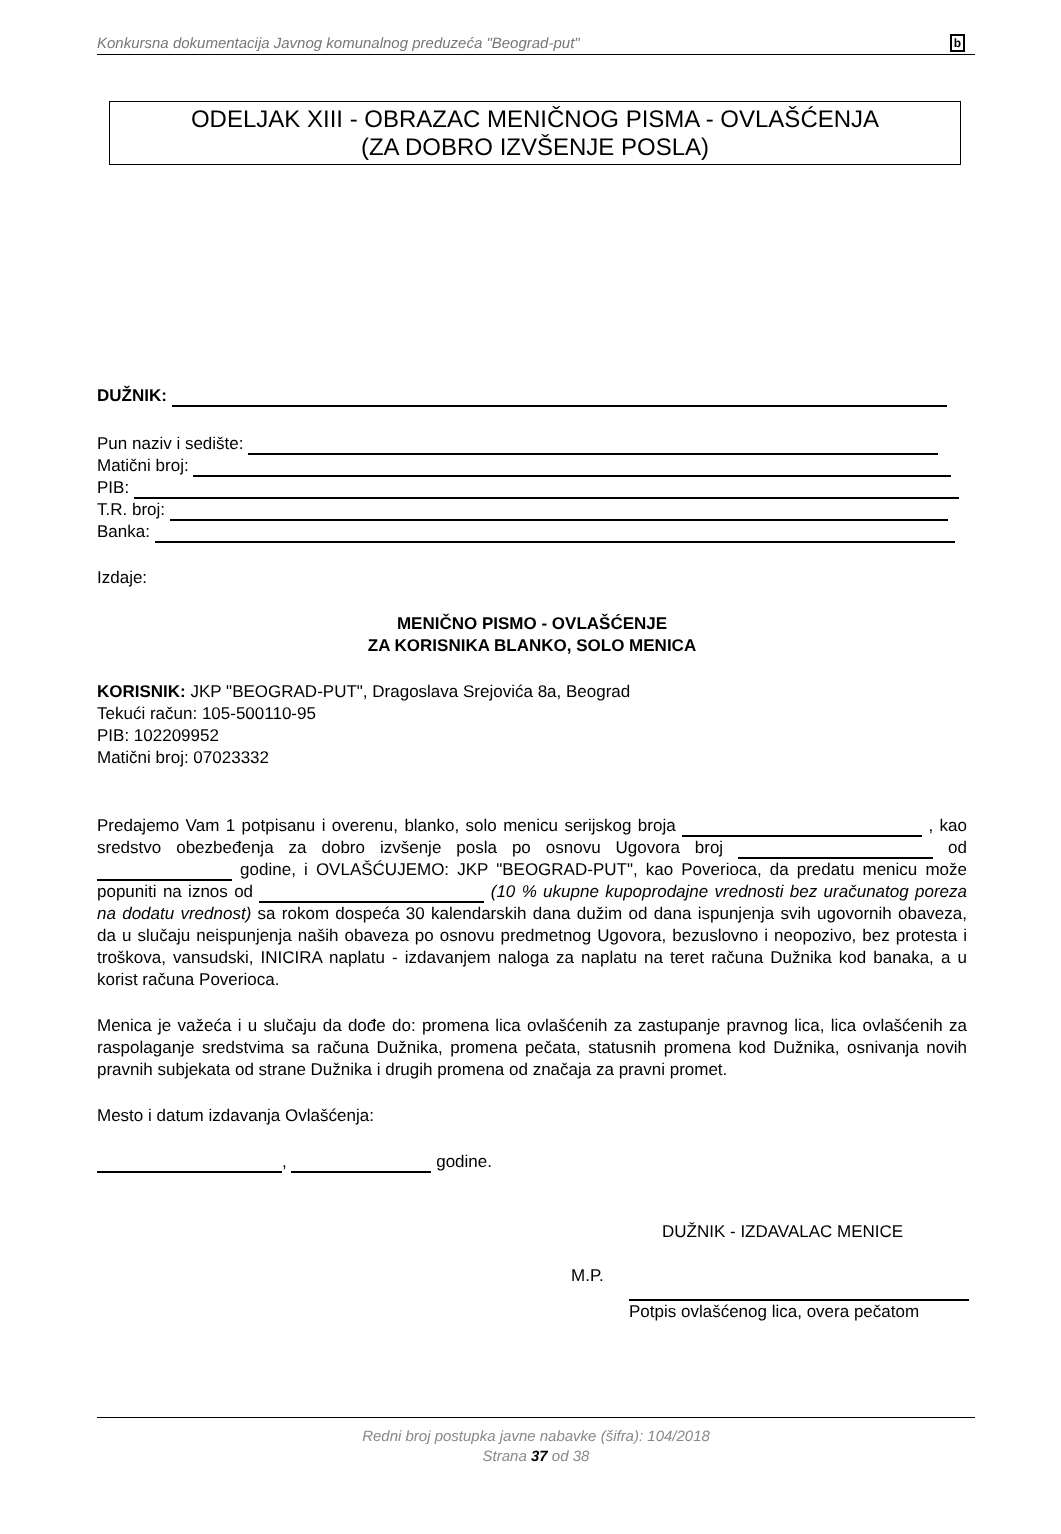Konkursna dokumentacija Javnog komunalnog preduzeća "Beograd-put" b
ODELJAK XIII - OBRAZAC MENIČNOG PISMA - OVLAŠĆENJA
(ZA DOBRO IZVŠENJE POSLA)
DUŽNIK:
Pun naziv i sedište:
Matični broj:
PIB:
T.R. broj:
Banka:
Izdaje:
MENIČNO PISMO - OVLAŠĆENJE
ZA KORISNIKA BLANKO, SOLO MENICA
KORISNIK: JKP "BEOGRAD-PUT", Dragoslava Srejovića 8a, Beograd
Tekući račun: 105-500110-95
PIB: 102209952
Matični broj: 07023332
Predajemo Vam 1 potpisanu i overenu, blanko, solo menicu serijskog broja , kao sredstvo obezbeđenja za dobro izvšenje posla po osnovu Ugovora broj od godine, i OVLAŠĆUJEMO: JKP "BEOGRAD-PUT", kao Poverioca, da predatu menicu može popuniti na iznos od (10 % ukupne kupoprodajne vrednosti bez uračunatog poreza na dodatu vrednost) sa rokom dospeća 30 kalendarskih dana dužim od dana ispunjenja svih ugovornih obaveza, da u slučaju neispunjenja naših obaveza po osnovu predmetnog Ugovora, bezuslovno i neopozivo, bez protesta i troškova, vansudski, INICIRA naplatu - izdavanjem naloga za naplatu na teret računa Dužnika kod banaka, a u korist računa Poverioca.
Menica je važeća i u slučaju da dođe do: promena lica ovlašćenih za zastupanje pravnog lica, lica ovlašćenih za raspolaganje sredstvima sa računa Dužnika, promena pečata, statusnih promena kod Dužnika, osnivanja novih pravnih subjekata od strane Dužnika i drugih promena od značaja za pravni promet.
Mesto i datum izdavanja Ovlašćenja:
, godine.
DUŽNIK - IZDAVALAC MENICE
M.P.
Potpis ovlašćenog lica, overa pečatom
Redni broj postupka javne nabavke (šifra): 104/2018
Strana 37 od 38